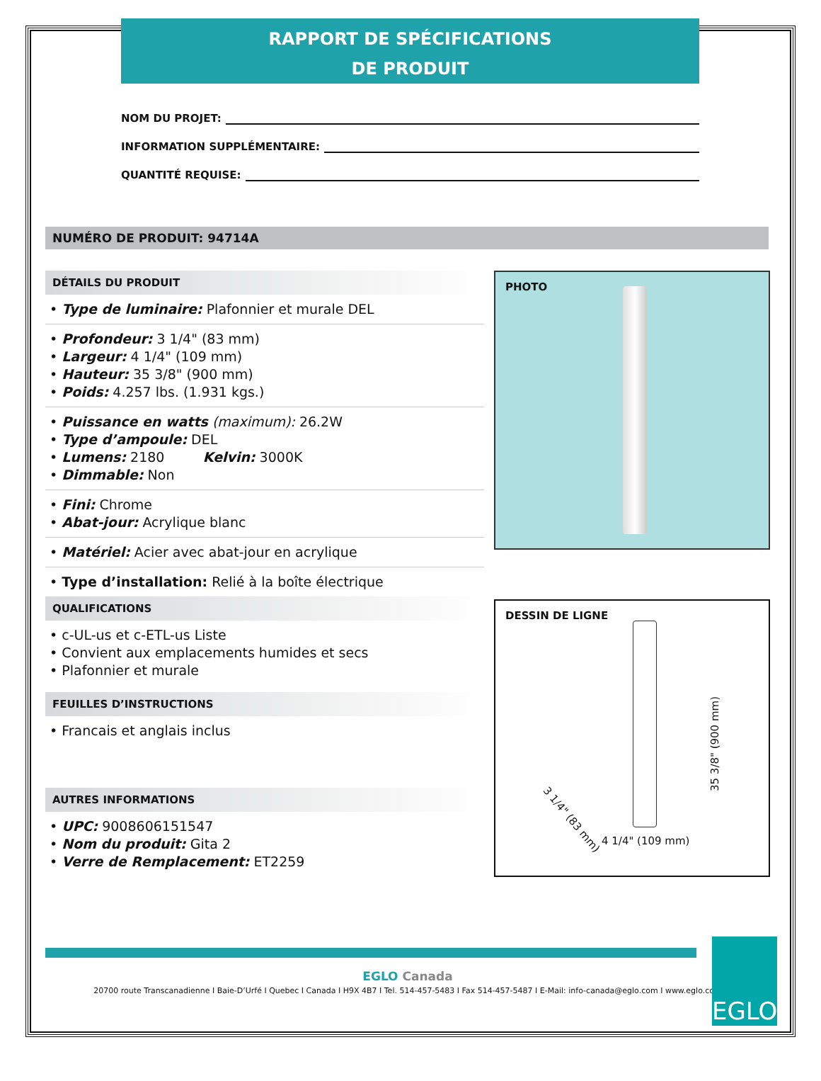RAPPORT DE SPÉCIFICATIONS
DE PRODUIT
NOM DU PROJET:
INFORMATION SUPPLÉMENTAIRE:
QUANTITÉ REQUISE:
NUMÉRO DE PRODUIT: 94714A
DÉTAILS DU PRODUIT
• Type de luminaire: Plafonnier et murale DEL
• Profondeur: 3 1/4" (83 mm)
• Largeur: 4 1/4" (109 mm)
• Hauteur: 35 3/8" (900 mm)
• Poids: 4.257 lbs. (1.931 kgs.)
• Puissance en watts (maximum): 26.2W
• Type d’ampoule: DEL
• Lumens: 2180 Kelvin: 3000K
• Dimmable: Non
• Fini: Chrome
• Abat-jour: Acrylique blanc
• Matériel: Acier avec abat-jour en acrylique
• Type d’installation: Relié à la boîte électrique
QUALIFICATIONS
• c-UL-us et c-ETL-us Liste
• Convient aux emplacements humides et secs
• Plafonnier et murale
FEUILLES D’INSTRUCTIONS
• Francais et anglais inclus
AUTRES INFORMATIONS
• UPC: 9008606151547
• Nom du produit: Gita 2
• Verre de Remplacement: ET2259
PHOTO
DESSIN DE LIGNE
4 1/4" (109 mm)
35 3/8" (900 mm)
3 1/4" (83 mm)
EGLO Canada
20700 route Transcanadienne I Baie-D’Urfé I Quebec I Canada I H9X 4B7 I Tel. 514-457-5483 I Fax 514-457-5487 I E-Mail: info-canada@eglo.com I www.eglo.com
EGLO